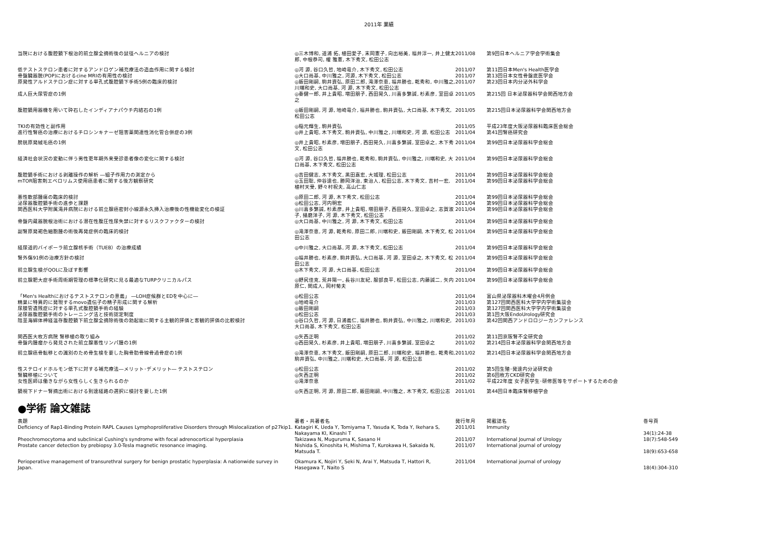2011年 業績
| 当院における腹腔鏡下根治的前立腺全摘術後の鼠径ヘルニアの検討 | ◎三木博和, 道浦 拓, 植田愛子, 末岡憲子, 向出裕美, 福井淳一, 井上健太郎, 中根恭司, 權 雅憲, 木下秀文, 松田公志 | 2011/08 | 第9回日本ヘルニア学会学術集会 |
| 低テストステロン患者に対するアンドロゲン補充療法の造血作用に関する検討 | ◎河 源, 谷口久哲, 地崎竜介, 木下秀文, 松田公志 | 2011/07 | 第11回日本Men's Health医学会 |
| 骨盤臓器脱(POP)におけるcine MRIの有用性の検討 | ◎大口尚基, 中川雅之, 河源, 木下秀文, 松田公志 | 2011/07 | 第13回日本女性骨盤底医学会 |
| 原発性アルドステロン症に対する単孔式腹腔鏡下手術5例の臨床的検討 | ◎飯田剛嗣, 駒井資弘, 原田二郎, 滝澤奈恵, 福井勝也, 乾秀和, 中川雅之, 川端和史, 大口尚基, 河 源, 木下秀文, 松田公志 | 2011/07 | 第23回日本内分泌外科学会 |
| 成人巨大尿管症の1例 | ◎秦健一郎, 井上貴昭, 増田朋子, 西田晃久, 川喜多繁誠, 杉素彦, 室田卓之 | 2011/05 | 第215回 日本泌尿器科学会関西地方会 |
| 腹腔鏡用器機を用いて砕石したインディアナパウチ内結石の1例 | ◎飯田剛嗣, 河 源, 地崎竜介, 福井勝也, 駒井資弘, 大口尚基, 木下秀文, 松田公志 | 2011/05 | 第215回日本泌尿器科学会関西地方会 |
| TKIの有効性と副作用 | ◎稲元輝生, 駒井資弘 | 2011/05 | 平成23年度大阪泌尿器科臨床医会総会 |
| 進行性腎癌の治療におけるチロシンキナーゼ阻害薬関連性消化管合併症の3例 | ◎井上貴昭, 木下秀文, 駒井資弘, 中川雅之, 川端和史, 河 源, 松田公志 | 2011/04 | 第41回腎癌研究会 |
| 膀胱原発絨毛癌の1例 | ◎井上貴昭, 杉素彦, 増田朋子, 西田晃久, 川喜多繁誠, 室田卓之, 木下秀文, 松田公志 | 2011/04 | 第99回日本泌尿器科学会総会 |
| 経済社会状況の変動に伴う男性更年期外来受診患者像の変化に関する検討 | ◎河 源, 谷口久哲, 福井勝也, 乾秀和, 駒井資弘, 中川雅之, 川端和史, 大口尚基, 木下秀文, 松田公志 | 2011/04 | 第99回日本泌尿器科学会総会 |
| 腹腔鏡手術における剥離操作の解析 ―組子作用力の測定から | ◎吉田健志, 木下秀文, 黒田嘉宏, 大城理, 松田公志 | 2011/04 | 第99回日本泌尿器科学会総会 |
| mTOR阻害剤エベロリムス使用癌患者に関する後方観察研究 | ◎玉田聡, 仲谷達也, 勝岡洋治, 東治人, 松田公志, 木下秀文, 吉村一宏, 植村天受, 野々村祝夫, 高山仁志 | 2011/04 | 第99回日本泌尿器科学会総会 |
| 悪性軟部腫瘍の臨床的検討 | ◎原田二郎, 河 源, 木下秀文, 松田公志 | 2011/04 | 第99回日本泌尿器科学会総会 |
| 泌尿器腹腔鏡手術の進歩と課題 | ◎松田公志, 河内明宏 | 2011/04 | 第99回日本泌尿器科学会総会 |
| 関西医科大学附属滝井病院における前立腺癌密封小線源永久挿入治療後の性機能変化の検証 | ◎川喜多繁誠, 杉素彦, 井上貴昭, 増田朋子, 西田晃久, 室田卓之, 志賀淑子, 播磨洋子, 河 源, 木下秀文, 松田公志 | 2011/04 | 第99回日本泌尿器科学会総会 |
| 骨盤内蔵器脱根治術における潜在性腹圧性尿失禁に対するリスクファクターの検討 | ◎大口尚基, 中川雅之, 河 源, 木下秀文, 松田公志 | 2011/04 | 第99回日本泌尿器科学会総会 |
| 副腎原発褐色細胞腫の術後再発症例の臨床的検討 | ◎滝澤奈恵, 河 源, 乾秀和, 原田二郎, 川端和史, 飯田剛嗣, 木下秀文, 松田公志 | 2011/04 | 第99回日本泌尿器科学会総会 |
| 経尿道的バイポーラ前立腺核手術（TUEB）の治療成績 | ◎中川雅之, 大口尚基, 河 源, 木下秀文, 松田公志 | 2011/04 | 第99回日本泌尿器科学会総会 |
| 腎外傷91例の治療方針の検討 | ◎福井勝也, 杉素彦, 駒井資弘, 大口尚基, 河 源, 室田卓之, 木下秀文, 松田公志 | 2011/04 | 第99回日本泌尿器科学会総会 |
| 前立腺生検がQOLに及ぼす影響 | ◎木下秀文, 河 源, 大口尚基, 松田公志 | 2011/04 | 第99回日本泌尿器科学会総会 |
| 前立腺肥大症手術周術期管理の標準化研究に見る最適なTURPクリニカルパス | ◎野尻佳克, 荒井陽一, 長谷川友紀, 服部良平, 松田公志, 内藤誠二, 矢内原仁, 関成人, 岡村菊夫 | 2011/04 | 第99回日本泌尿器科学会総会 |
| 「Men's Healthにおけるテストステロンの意義」 ―LOH症候群とEDを中心に― | ◎松田公志 | 2011/04 | 富山県泌尿器科木曜会4月例会 |
| 精巣に特異的に発現するmovo遺伝子の精子形成に関する解析 | ◎地崎竜介 | 2011/03 | 第127回関西医科大学学内学術集談会 |
| 尿膜管遺残症に対する単孔式腹腔鏡手術の経験 | ◎飯田剛嗣 | 2011/03 | 第127回関西医科大学学内学術集談会 |
| 泌尿器腹腔鏡手術のトレーニング法と技術認定制度 | ◎松田公志 | 2011/03 | 第1回大阪EndoUrology研究会 |
| 陰茎海綿体神経温存腹腔鏡下前立腺全摘除術後の勃起能に関する主観的評価と客観的評価の比較検討 | ◎谷口久哲, 河 源, 日浦義仁, 福井勝也, 駒井資弘, 中川雅之, 川端和史, 大口尚基, 木下秀文, 松田公志 | 2011/03 | 第42回関西アンドロロジーカンファレンス |
| 関西医大枚方病院 腎移植の取り組み | ◎矢西正明 | 2011/02 | 第11回京阪腎不全研究会 |
| 骨盤内腫瘤から発見された前立腺悪性リンパ腫の1例 | ◎西田晃久, 杉素彦, 井上貴昭, 増田朋子, 川喜多繁誠, 室田卓之 | 2011/02 | 第214回日本泌尿器科学会関西地方会 |
| 前立腺癌骨転移との識別のため骨生検を要した胸骨肋骨線骨過骨症の1例 | ◎滝澤奈恵, 木下秀文, 飯田剛嗣, 原田二郎, 川端和史, 福井勝也, 乾秀和, 駒井資弘, 中川雅之, 川端和史, 大口尚基, 河 源, 松田公志 | 2011/02 | 第214回日本泌尿器科学会関西地方会 |
| 性ステロイドホルモン低下に対する補充療法―メリット･デメリット― テストステロン | ◎松田公志 | 2011/02 | 第5回生殖･発達内分泌研究会 |
| 腎臓移植について | ◎矢西正明 | 2011/02 | 第6回枚方CKD研究会 |
| 女性医師は働きながら女性らしく生きられるのか | ◎滝澤奈恵 | 2011/02 | 平成22年度 女子医学生･研修医等をサポートするための会 |
| 鏡視下ドナー腎摘出術における到達経路の選択に検討を要した1例 | ◎矢西正明, 河 源, 原田二郎, 飯田剛嗣, 中川雅之, 木下秀文, 松田公志 | 2011/01 | 第44回日本臨床腎移植学会 |
●学術 論文雑誌
| 表題 | 著者・共著者名 | 発行年月 | 掲載誌名 | 巻号頁 |
| --- | --- | --- | --- | --- |
| Deficiency of Rap1-Binding Protein RAPL Causes Lymphoproliferative Disorders through Mislocalization of p27kip1. | Katagiri K, Ueda Y, Tomiyama T, Yasuda K, Toda Y, Ikehara S, Nakayama KI, Kinashi T | 2011/01 | Immunity | 34(1):24-38 |
| Pheochromocytoma and subclinical Cushing's syndrome with focal adrenocortical hyperplasia | Takizawa N, Muguruma K, Sasano H | 2011/07 | International Journal of Urology | 18(7):548-549 |
| Prostate cancer detection by prebiopsy 3.0-Tesla magnetic resonance imaging. | Nishida S, Kinoshita H, Mishima T, Kurokawa H, Sakaida N, Matsuda T. | 2011/07 | International journal of urology | 18(9):653-658 |
| Perioperative management of transurethral surgery for benign prostatic hyperplasia: A nationwide survey in Japan. | Okamura K, Nojiri Y, Seki N, Arai Y, Matsuda T, Hattori R, Hasegawa T, Naito S | 2011/04 | International journal of urology | 18(4):304-310 |